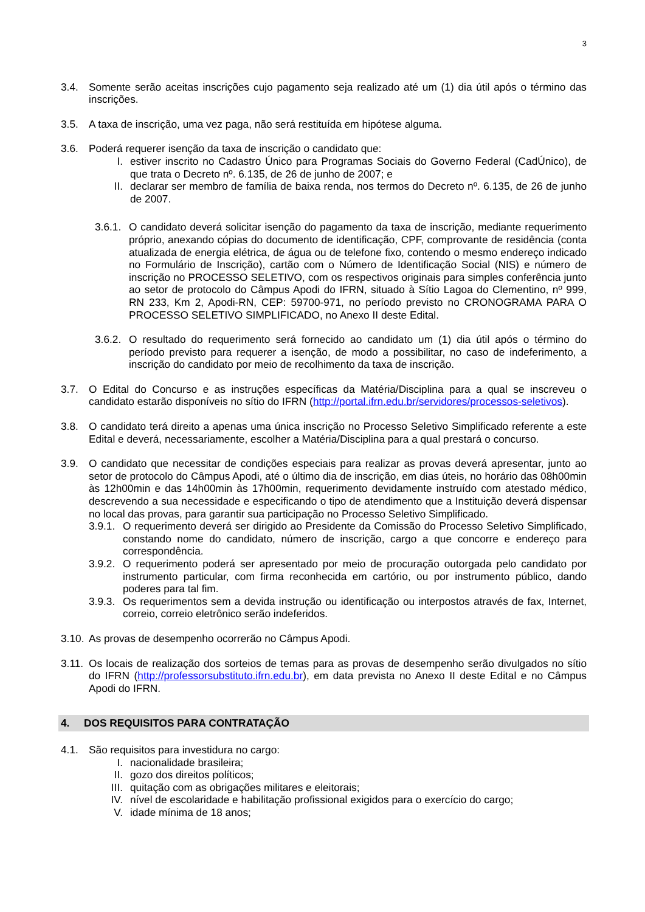3
3.4. Somente serão aceitas inscrições cujo pagamento seja realizado até um (1) dia útil após o término das inscrições.
3.5. A taxa de inscrição, uma vez paga, não será restituída em hipótese alguma.
3.6. Poderá requerer isenção da taxa de inscrição o candidato que:
I. estiver inscrito no Cadastro Único para Programas Sociais do Governo Federal (CadÚnico), de que trata o Decreto nº. 6.135, de 26 de junho de 2007; e
II. declarar ser membro de família de baixa renda, nos termos do Decreto nº. 6.135, de 26 de junho de 2007.
3.6.1.
O candidato deverá solicitar isenção do pagamento da taxa de inscrição, mediante requerimento próprio, anexando cópias do documento de identificação, CPF, comprovante de residência (conta atualizada de energia elétrica, de água ou de telefone fixo, contendo o mesmo endereço indicado no Formulário de Inscrição), cartão com o Número de Identificação Social (NIS) e número de inscrição no PROCESSO SELETIVO, com os respectivos originais para simples conferência junto ao setor de protocolo do Câmpus Apodi do IFRN, situado à Sítio Lagoa do Clementino, nº 999, RN 233, Km 2, Apodi-RN, CEP: 59700-971, no período previsto no CRONOGRAMA PARA O PROCESSO SELETIVO SIMPLIFICADO, no Anexo II deste Edital.
3.6.2.
O resultado do requerimento será fornecido ao candidato um (1) dia útil após o término do período previsto para requerer a isenção, de modo a possibilitar, no caso de indeferimento, a inscrição do candidato por meio de recolhimento da taxa de inscrição.
3.7. O Edital do Concurso e as instruções específicas da Matéria/Disciplina para a qual se inscreveu o candidato estarão disponíveis no sítio do IFRN (http://portal.ifrn.edu.br/servidores/processos-seletivos).
3.8. O candidato terá direito a apenas uma única inscrição no Processo Seletivo Simplificado referente a este Edital e deverá, necessariamente, escolher a Matéria/Disciplina para a qual prestará o concurso.
3.9. O candidato que necessitar de condições especiais para realizar as provas deverá apresentar, junto ao setor de protocolo do Câmpus Apodi, até o último dia de inscrição, em dias úteis, no horário das 08h00min às 12h00min e das 14h00min às 17h00min, requerimento devidamente instruído com atestado médico, descrevendo a sua necessidade e especificando o tipo de atendimento que a Instituição deverá dispensar no local das provas, para garantir sua participação no Processo Seletivo Simplificado.
3.9.1.
O requerimento deverá ser dirigido ao Presidente da Comissão do Processo Seletivo Simplificado, constando nome do candidato, número de inscrição, cargo a que concorre e endereço para correspondência.
3.9.2.
O requerimento poderá ser apresentado por meio de procuração outorgada pelo candidato por instrumento particular, com firma reconhecida em cartório, ou por instrumento público, dando poderes para tal fim.
3.9.3.
Os requerimentos sem a devida instrução ou identificação ou interpostos através de fax, Internet, correio, correio eletrônico serão indeferidos.
3.10.
As provas de desempenho ocorrerão no Câmpus Apodi.
3.11.
Os locais de realização dos sorteios de temas para as provas de desempenho serão divulgados no sítio do IFRN (http://professorsubstituto.ifrn.edu.br), em data prevista no Anexo II deste Edital e no Câmpus Apodi do IFRN.
4. DOS REQUISITOS PARA CONTRATAÇÃO
4.1. São requisitos para investidura no cargo:
I. nacionalidade brasileira;
II. gozo dos direitos políticos;
III.
quitação com as obrigações militares e eleitorais;
IV. nível de escolaridade e habilitação profissional exigidos para o exercício do cargo;
V. idade mínima de 18 anos;